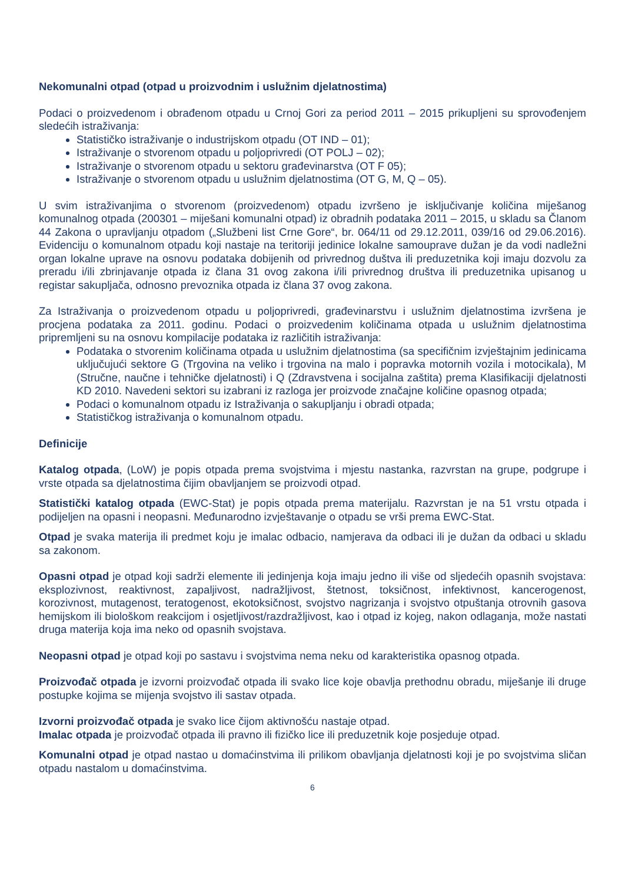Nekomunalni otpad (otpad u proizvodnim i uslužnim djelatnostima)
Podaci o proizvedenom i obrađenom otpadu u Crnoj Gori za period 2011 – 2015 prikupljeni su sprovođenjem sledećih istraživanja:
Statističko istraživanje o industrijskom otpadu (OT IND – 01);
Istraživanje o stvorenom otpadu u poljoprivredi (OT POLJ – 02);
Istraživanje o stvorenom otpadu u sektoru građevinarstva (OT F 05);
Istraživanje o stvorenom otpadu u uslužnim djelatnostima (OT G, M, Q – 05).
U svim istraživanjima o stvorenom (proizvedenom) otpadu izvršeno je isključivanje količina miješanog komunalnog otpada (200301 – miješani komunalni otpad) iz obradnih podataka 2011 – 2015, u skladu sa Članom 44 Zakona o upravljanju otpadom („Službeni list Crne Gore“, br. 064/11 od 29.12.2011, 039/16 od 29.06.2016). Evidenciju o komunalnom otpadu koji nastaje na teritoriji jedinice lokalne samouprave dužan je da vodi nadležni organ lokalne uprave na osnovu podataka dobijenih od privrednog duštva ili preduzetnika koji imaju dozvolu za preradu i/ili zbrinjavanje otpada iz člana 31 ovog zakona i/ili privrednog društva ili preduzetnika upisanog u registar sakupljača, odnosno prevoznika otpada iz člana 37 ovog zakona.
Za Istraživanja o proizvedenom otpadu u poljoprivredi, građevinarstvu i uslužnim djelatnostima izvršena je procjena podataka za 2011. godinu. Podaci o proizvedenim količinama otpada u uslužnim djelatnostima pripremljeni su na osnovu kompilacije podataka iz različitih istraživanja:
Podataka o stvorenim količinama otpada u uslužnim djelatnostima (sa specifičnim izvještajnim jedinicama uključujući sektore G (Trgovina na veliko i trgovina na malo i popravka motornih vozila i motocikala), M (Stručne, naučne i tehničke djelatnosti) i Q (Zdravstvena i socijalna zaštita) prema Klasifikaciji djelatnosti KD 2010. Navedeni sektori su izabrani iz razloga jer proizvode značajne količine opasnog otpada;
Podaci o komunalnom otpadu iz Istraživanja o sakupljanju i obradi otpada;
Statističkog istraživanja o komunalnom otpadu.
Definicije
Katalog otpada, (LoW) je popis otpada prema svojstvima i mjestu nastanka, razvrstan na grupe, podgrupe i vrste otpada sa djelatnostima čijim obavljanjem se proizvodi otpad.
Statistički katalog otpada (EWC-Stat) je popis otpada prema materijalu. Razvrstan je na 51 vrstu otpada i podijeljen na opasni i neopasni. Međunarodno izvještavanje o otpadu se vrši prema EWC-Stat.
Otpad je svaka materija ili predmet koju je imalac odbacio, namjerava da odbaci ili je dužan da odbaci u skladu sa zakonom.
Opasni otpad je otpad koji sadrži elemente ili jedinjenja koja imaju jedno ili više od sljedećih opasnih svojstava: eksplozivnost, reaktivnost, zapaljivost, nadražljivost, štetnost, toksičnost, infektivnost, kancerogenost, korozivnost, mutagenost, teratogenost, ekotoksičnost, svojstvo nagrizanja i svojstvo otpuštanja otrovnih gasova hemijskom ili biološkom reakcijom i osjetljivost/razdražljivost, kao i otpad iz kojeg, nakon odlaganja, može nastati druga materija koja ima neko od opasnih svojstava.
Neopasni otpad je otpad koji po sastavu i svojstvima nema neku od karakteristika opasnog otpada.
Proizvođač otpada je izvorni proizvođač otpada ili svako lice koje obavlja prethodnu obradu, miješanje ili druge postupke kojima se mijenja svojstvo ili sastav otpada.
Izvorni proizvođač otpada je svako lice čijom aktivnošću nastaje otpad.
Imalac otpada je proizvođač otpada ili pravno ili fizičko lice ili preduzetnik koje posjeduje otpad.
Komunalni otpad je otpad nastao u domaćinstvima ili prilikom obavljanja djelatnosti koji je po svojstvima sličan otpadu nastalom u domaćinstvima.
6